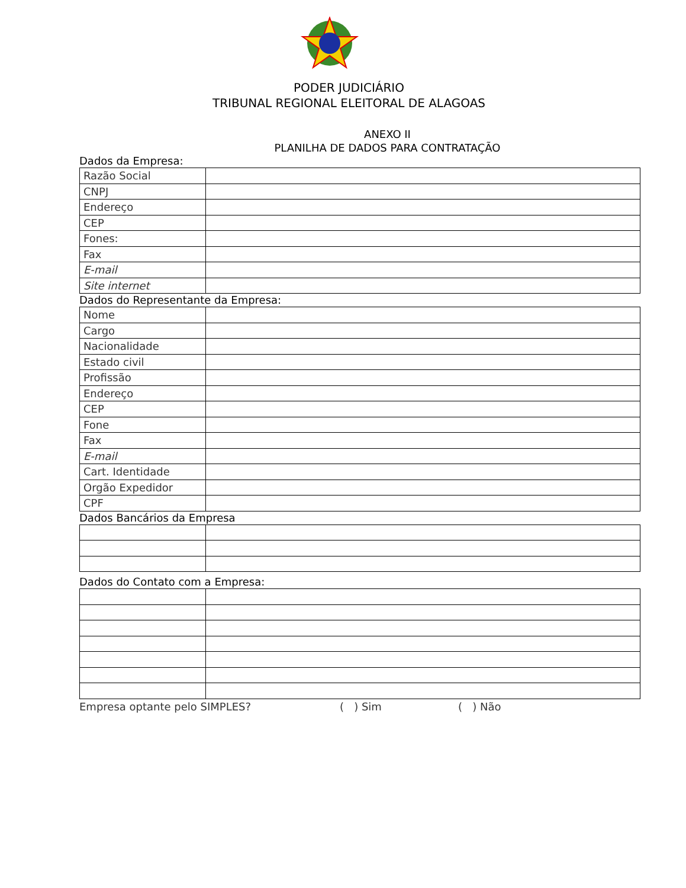PODER JUDICIÁRIO
TRIBUNAL REGIONAL ELEITORAL DE ALAGOAS
ANEXO II
PLANILHA DE DADOS PARA CONTRATAÇÃO
Dados da Empresa:
| Razão Social | |
| CNPJ | |
| Endereço | |
| CEP | |
| Fones: | |
| Fax | |
| E-mail | |
| Site internet | |
Dados do Representante da Empresa:
| Nome | |
| Cargo | |
| Nacionalidade | |
| Estado civil | |
| Profissão | |
| Endereço | |
| CEP | |
| Fone | |
| Fax | |
| E-mail | |
| Cart. Identidade | |
| Orgão Expedidor | |
| CPF | |
Dados Bancários da Empresa
Dados do Contato com a Empresa:
Empresa optante pelo SIMPLES? ( ) Sim ( ) Não